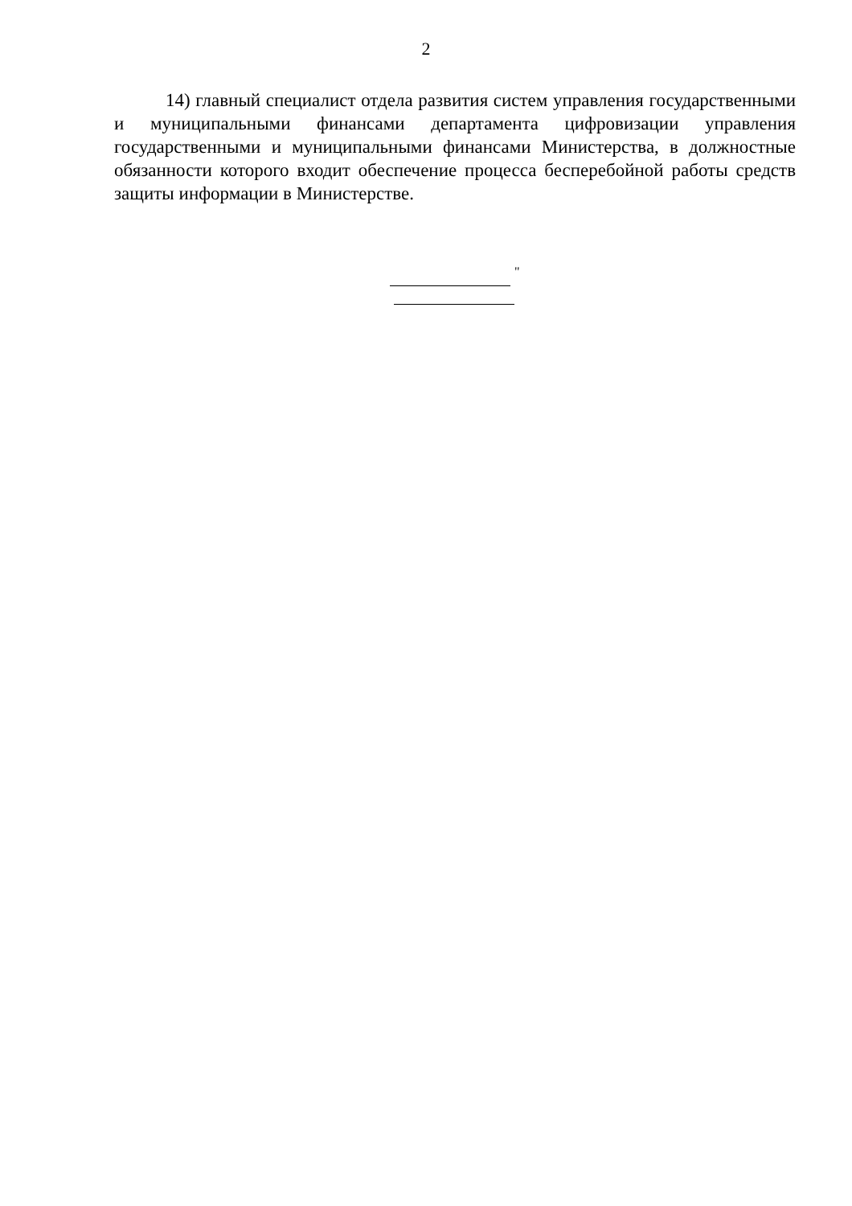2
14) главный специалист отдела развития систем управления государственными и муниципальными финансами департамента цифровизации управления государственными и муниципальными финансами Министерства, в должностные обязанности которого входит обеспечение процесса бесперебойной работы средств защиты информации в Министерстве.
"